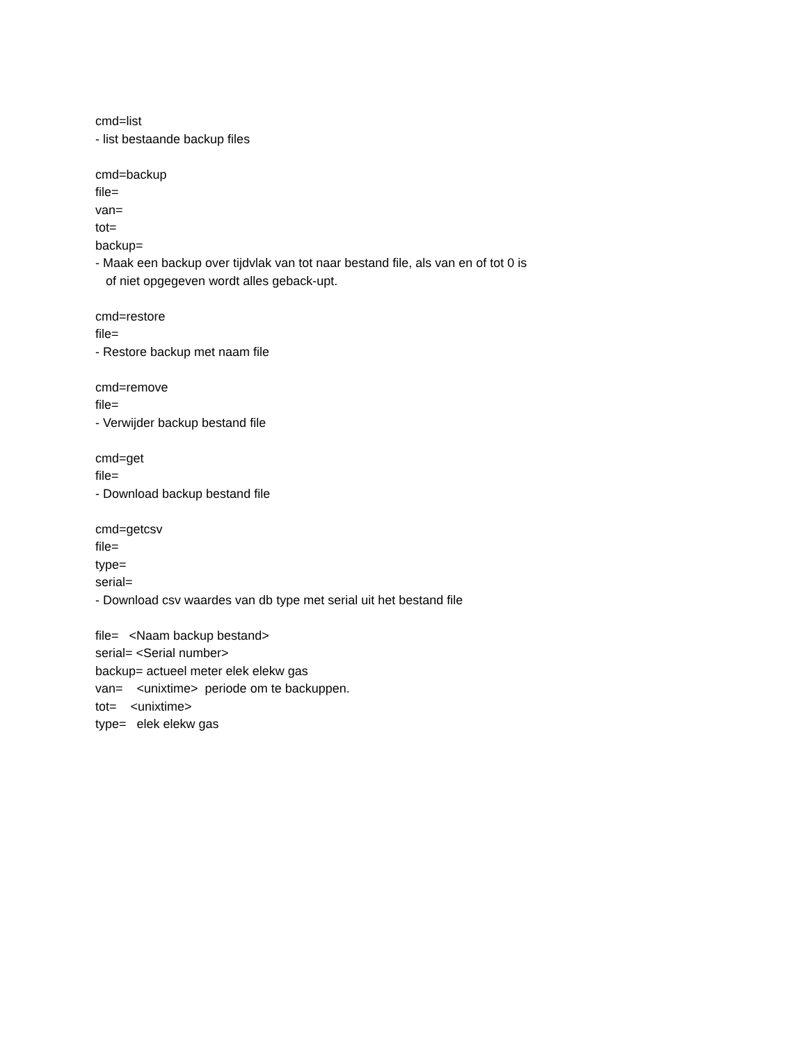cmd=list
- list bestaande backup files
cmd=backup
file=
van=
tot=
backup=
- Maak een backup over tijdvlak van tot naar bestand file, als van en of tot 0 is
of niet opgegeven wordt alles geback-upt.
cmd=restore
file=
- Restore backup met naam file
cmd=remove
file=
- Verwijder backup bestand file
cmd=get
file=
- Download backup bestand file
cmd=getcsv
file=
type=
serial=
- Download csv waardes van db type met serial uit het bestand file
file= <Naam backup bestand>
serial= <Serial number>
backup= actueel meter elek elekw gas
van= <unixtime> periode om te backuppen.
tot= <unixtime>
type= elek elekw gas